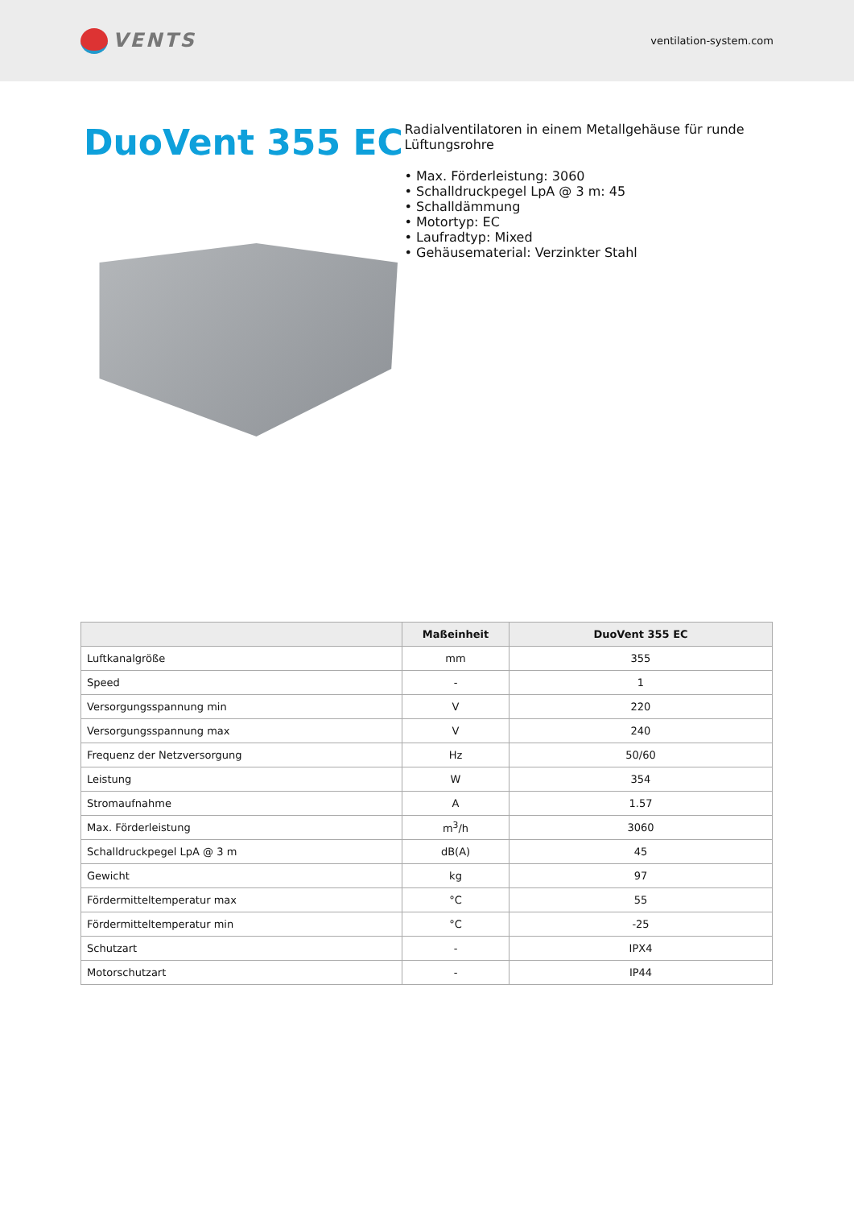VENTS
ventilation-system.com
DuoVent 355 EC
Radialventilatoren in einem Metallgehäuse für runde Lüftungsrohre
• Max. Förderleistung: 3060
• Schalldruckpegel LpA @ 3 m: 45
• Schalldämmung
• Motortyp: EC
• Laufradtyp: Mixed
• Gehäusematerial: Verzinkter Stahl
| | Maßeinheit | DuoVent 355 EC |
| --- | --- | --- |
| Luftkanalgröße | mm | 355 |
| Speed | - | 1 |
| Versorgungsspannung min | V | 220 |
| Versorgungsspannung max | V | 240 |
| Frequenz der Netzversorgung | Hz | 50/60 |
| Leistung | W | 354 |
| Stromaufnahme | A | 1.57 |
| Max. Förderleistung | m<sup>3</sup>/h | 3060 |
| Schalldruckpegel LpA @ 3 m | dB(A) | 45 |
| Gewicht | kg | 97 |
| Fördermitteltemperatur max | °C | 55 |
| Fördermitteltemperatur min | °C | -25 |
| Schutzart | - | IPX4 |
| Motorschutzart | - | IP44 |